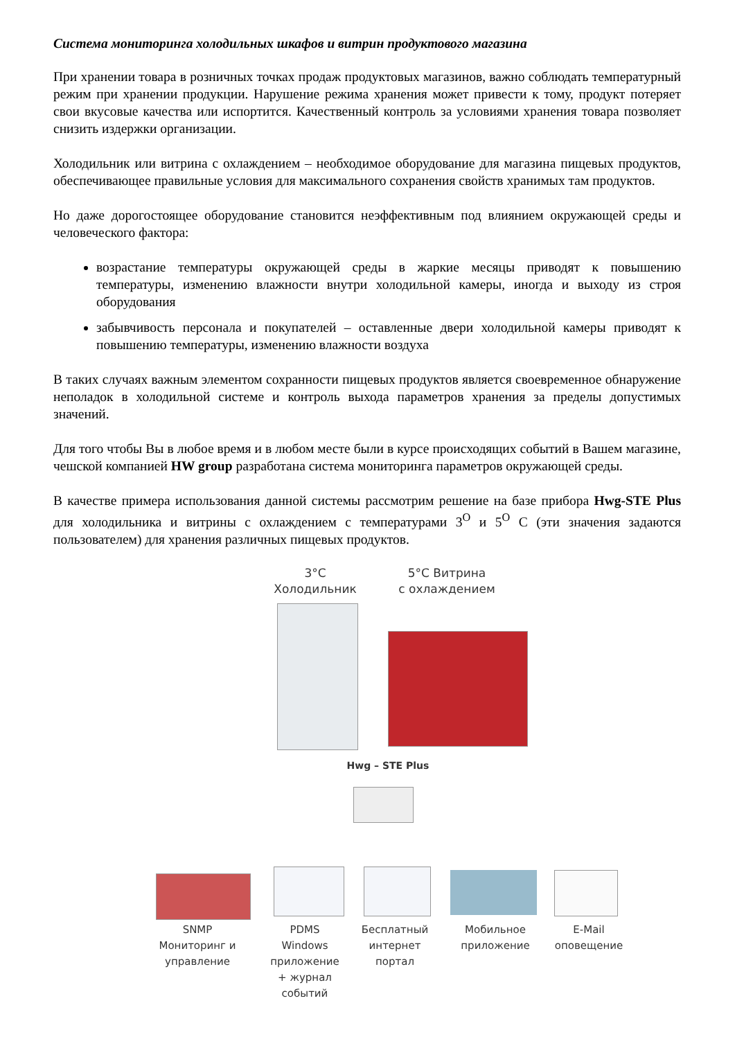Система мониторинга холодильных шкафов и витрин продуктового магазина
При хранении товара в розничных точках продаж продуктовых магазинов, важно соблюдать температурный режим при хранении продукции. Нарушение режима хранения может привести к тому, продукт потеряет свои вкусовые качества или испортится. Качественный контроль за условиями хранения товара позволяет снизить издержки организации.
Холодильник или витрина с охлаждением – необходимое оборудование для магазина пищевых продуктов, обеспечивающее правильные условия для максимального сохранения свойств хранимых там продуктов.
Но даже дорогостоящее оборудование становится неэффективным под влиянием окружающей среды и человеческого фактора:
возрастание температуры окружающей среды в жаркие месяцы приводят к повышению температуры, изменению влажности внутри холодильной камеры, иногда и выходу из строя оборудования
забывчивость персонала и покупателей – оставленные двери холодильной камеры приводят к повышению температуры, изменению влажности воздуха
В таких случаях важным элементом сохранности пищевых продуктов является своевременное обнаружение неполадок в холодильной системе и контроль выхода параметров хранения за пределы допустимых значений.
Для того чтобы Вы в любое время и в любом месте были в курсе происходящих событий в Вашем магазине, чешской компанией HW group разработана система мониторинга параметров окружающей среды.
В качестве примера использования данной системы рассмотрим решение на базе прибора Hwg-STE Plus для холодильника и витрины с охлаждением с температурами 3<sup>O</sup> и 5<sup>O</sup> С (эти значения задаются пользователем) для хранения различных пищевых продуктов.
3°C
Холодильник
5°C Витрина
с охлаждением
Hwg – STE Plus
SNMP
Мониторинг и
управление
PDMS
Windows
приложение
+ журнал
событий
Бесплатный
интернет
портал
Мобильное
приложение
E-Mail
оповещение